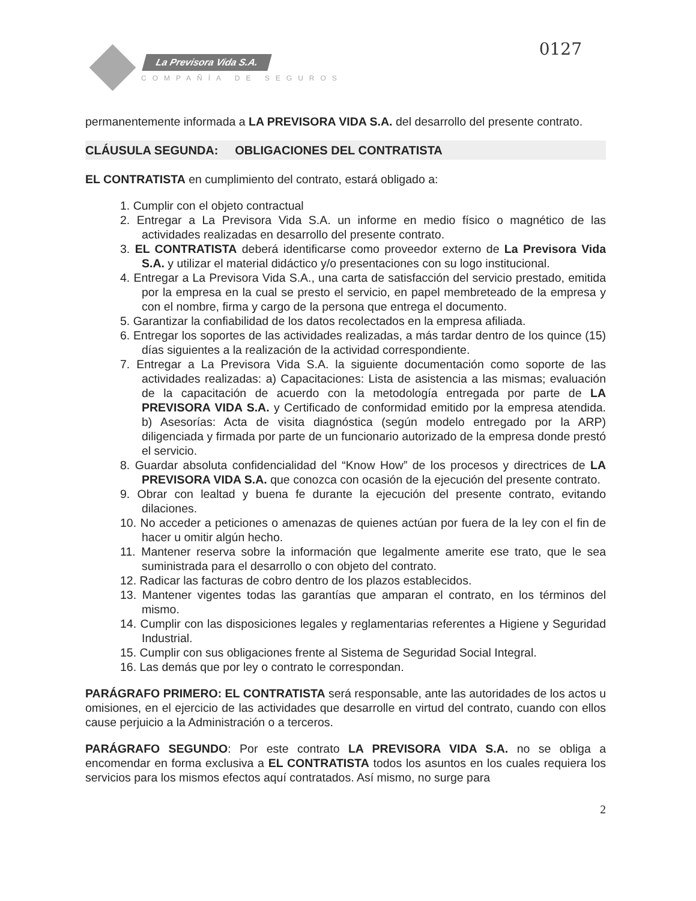0127
La Previsora Vida S.A.
COMPAÑÍA DE SEGUROS
permanentemente informada a LA PREVISORA VIDA S.A. del desarrollo del presente contrato.
CLÁUSULA SEGUNDA: OBLIGACIONES DEL CONTRATISTA
EL CONTRATISTA en cumplimiento del contrato, estará obligado a:
1. Cumplir con el objeto contractual
2. Entregar a La Previsora Vida S.A. un informe en medio físico o magnético de las actividades realizadas en desarrollo del presente contrato.
3. EL CONTRATISTA deberá identificarse como proveedor externo de La Previsora Vida S.A. y utilizar el material didáctico y/o presentaciones con su logo institucional.
4. Entregar a La Previsora Vida S.A., una carta de satisfacción del servicio prestado, emitida por la empresa en la cual se presto el servicio, en papel membreteado de la empresa y con el nombre, firma y cargo de la persona que entrega el documento.
5. Garantizar la confiabilidad de los datos recolectados en la empresa afiliada.
6. Entregar los soportes de las actividades realizadas, a más tardar dentro de los quince (15) días siguientes a la realización de la actividad correspondiente.
7. Entregar a La Previsora Vida S.A. la siguiente documentación como soporte de las actividades realizadas: a) Capacitaciones: Lista de asistencia a las mismas; evaluación de la capacitación de acuerdo con la metodología entregada por parte de LA PREVISORA VIDA S.A. y Certificado de conformidad emitido por la empresa atendida. b) Asesorías: Acta de visita diagnóstica (según modelo entregado por la ARP) diligenciada y firmada por parte de un funcionario autorizado de la empresa donde prestó el servicio.
8. Guardar absoluta confidencialidad del “Know How” de los procesos y directrices de LA PREVISORA VIDA S.A. que conozca con ocasión de la ejecución del presente contrato.
9. Obrar con lealtad y buena fe durante la ejecución del presente contrato, evitando dilaciones.
10. No acceder a peticiones o amenazas de quienes actúan por fuera de la ley con el fin de hacer u omitir algún hecho.
11. Mantener reserva sobre la información que legalmente amerite ese trato, que le sea suministrada para el desarrollo o con objeto del contrato.
12. Radicar las facturas de cobro dentro de los plazos establecidos.
13. Mantener vigentes todas las garantías que amparan el contrato, en los términos del mismo.
14. Cumplir con las disposiciones legales y reglamentarias referentes a Higiene y Seguridad Industrial.
15. Cumplir con sus obligaciones frente al Sistema de Seguridad Social Integral.
16. Las demás que por ley o contrato le correspondan.
PARÁGRAFO PRIMERO: EL CONTRATISTA será responsable, ante las autoridades de los actos u omisiones, en el ejercicio de las actividades que desarrolle en virtud del contrato, cuando con ellos cause perjuicio a la Administración o a terceros.
PARÁGRAFO SEGUNDO: Por este contrato LA PREVISORA VIDA S.A. no se obliga a encomendar en forma exclusiva a EL CONTRATISTA todos los asuntos en los cuales requiera los servicios para los mismos efectos aquí contratados. Así mismo, no surge para
2